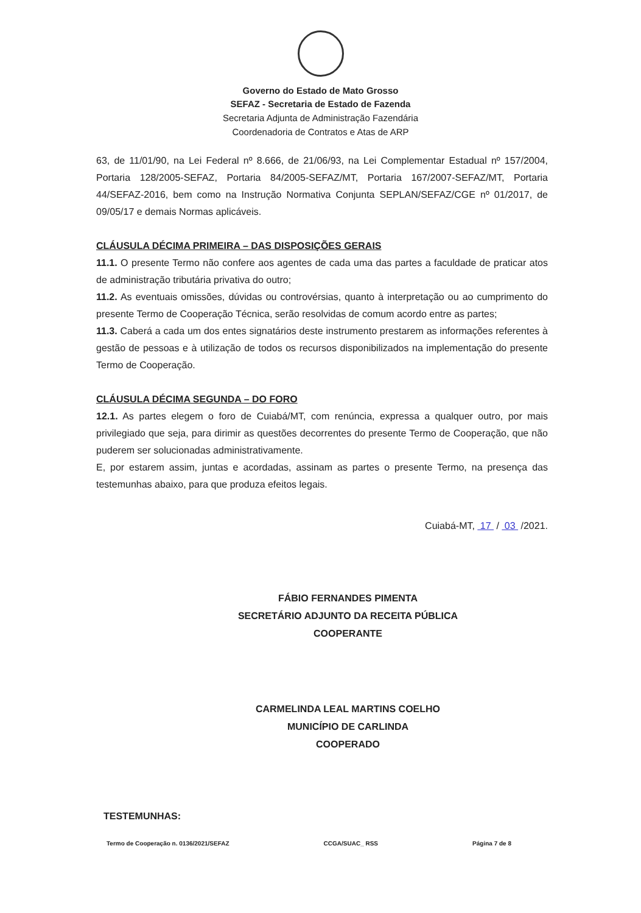Governo do Estado de Mato Grosso
SEFAZ - Secretaria de Estado de Fazenda
Secretaria Adjunta de Administração Fazendária
Coordenadoria de Contratos e Atas de ARP
63, de 11/01/90, na Lei Federal nº 8.666, de 21/06/93, na Lei Complementar Estadual nº 157/2004, Portaria 128/2005-SEFAZ, Portaria 84/2005-SEFAZ/MT, Portaria 167/2007-SEFAZ/MT, Portaria 44/SEFAZ-2016, bem como na Instrução Normativa Conjunta SEPLAN/SEFAZ/CGE nº 01/2017, de 09/05/17 e demais Normas aplicáveis.
CLÁUSULA DÉCIMA PRIMEIRA – DAS DISPOSIÇÕES GERAIS
11.1. O presente Termo não confere aos agentes de cada uma das partes a faculdade de praticar atos de administração tributária privativa do outro;
11.2. As eventuais omissões, dúvidas ou controvérsias, quanto à interpretação ou ao cumprimento do presente Termo de Cooperação Técnica, serão resolvidas de comum acordo entre as partes;
11.3. Caberá a cada um dos entes signatários deste instrumento prestarem as informações referentes à gestão de pessoas e à utilização de todos os recursos disponibilizados na implementação do presente Termo de Cooperação.
CLÁUSULA DÉCIMA SEGUNDA – DO FORO
12.1. As partes elegem o foro de Cuiabá/MT, com renúncia, expressa a qualquer outro, por mais privilegiado que seja, para dirimir as questões decorrentes do presente Termo de Cooperação, que não puderem ser solucionadas administrativamente.
E, por estarem assim, juntas e acordadas, assinam as partes o presente Termo, na presença das testemunhas abaixo, para que produza efeitos legais.
Cuiabá-MT, 17 / 03 /2021.
FÁBIO FERNANDES PIMENTA
SECRETÁRIO ADJUNTO DA RECEITA PÚBLICA
COOPERANTE
CARMELINDA LEAL MARTINS COELHO
MUNICÍPIO DE CARLINDA
COOPERADO
TESTEMUNHAS:
Termo de Cooperação n. 0136/2021/SEFAZ CCGA/SUAC_ RSS Página 7 de 8